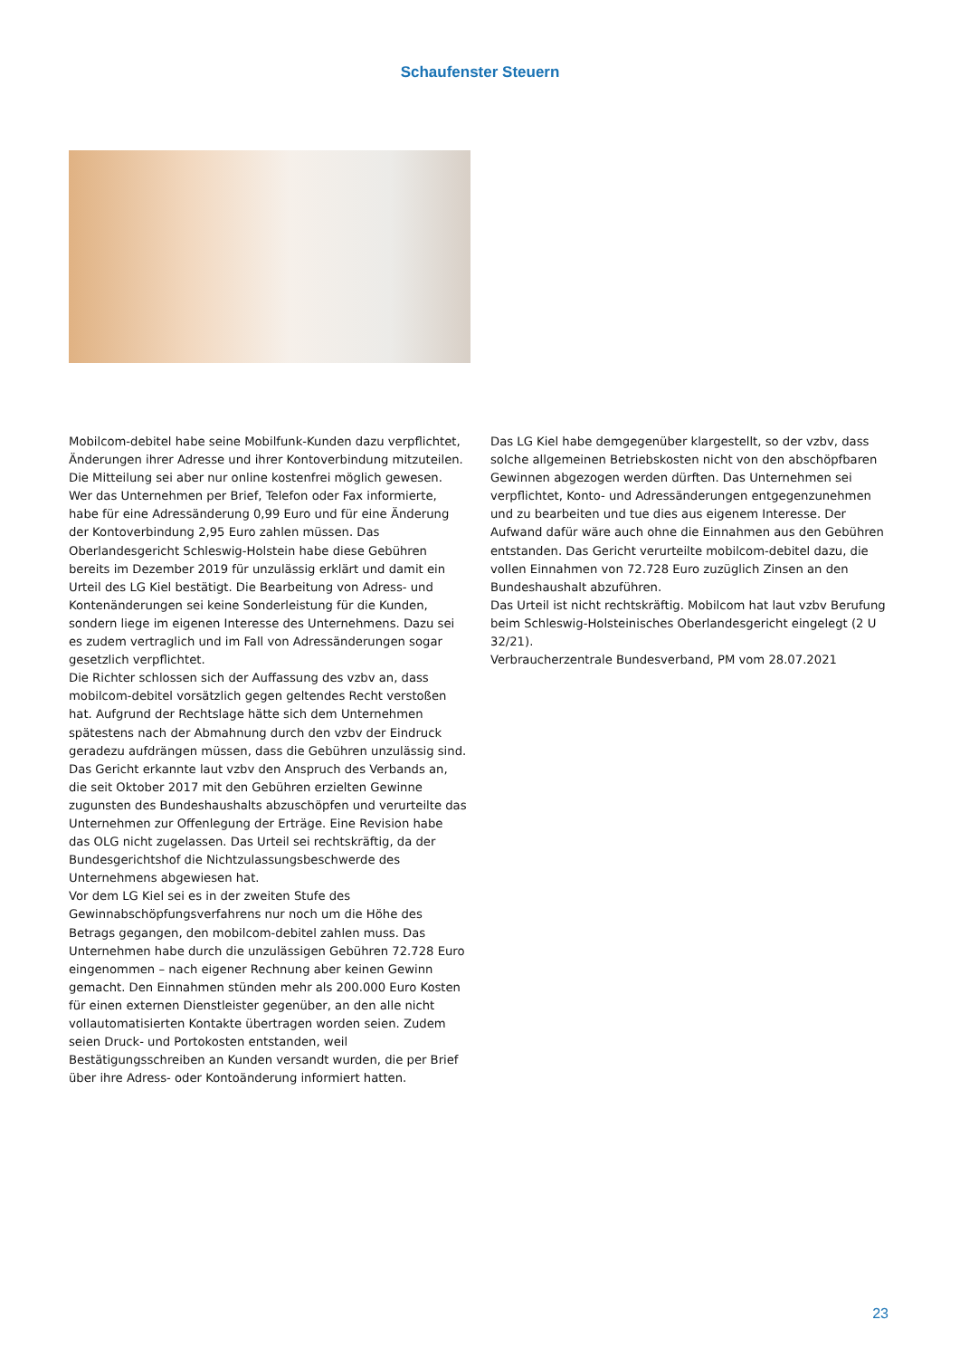Schaufenster Steuern
Mobilcom-debitel habe seine Mobilfunk-Kunden dazu verpflichtet, Änderungen ihrer Adresse und ihrer Kontoverbindung mitzuteilen. Die Mitteilung sei aber nur online kostenfrei möglich gewesen. Wer das Unternehmen per Brief, Telefon oder Fax informierte, habe für eine Adressänderung 0,99 Euro und für eine Änderung der Kontoverbindung 2,95 Euro zahlen müssen. Das Oberlandesgericht Schleswig-Holstein habe diese Gebühren bereits im Dezember 2019 für unzulässig erklärt und damit ein Urteil des LG Kiel bestätigt. Die Bearbeitung von Adress- und Kontenänderungen sei keine Sonderleistung für die Kunden, sondern liege im eigenen Interesse des Unternehmens. Dazu sei es zudem vertraglich und im Fall von Adressänderungen sogar gesetzlich verpflichtet.
Die Richter schlossen sich der Auffassung des vzbv an, dass mobilcom-debitel vorsätzlich gegen geltendes Recht verstoßen hat. Aufgrund der Rechtslage hätte sich dem Unternehmen spätestens nach der Abmahnung durch den vzbv der Eindruck geradezu aufdrängen müssen, dass die Gebühren unzulässig sind. Das Gericht erkannte laut vzbv den Anspruch des Verbands an, die seit Oktober 2017 mit den Gebühren erzielten Gewinne zugunsten des Bundeshaushalts abzuschöpfen und verurteilte das Unternehmen zur Offenlegung der Erträge. Eine Revision habe das OLG nicht zugelassen. Das Urteil sei rechtskräftig, da der Bundesgerichtshof die Nichtzulassungsbeschwerde des Unternehmens abgewiesen hat.
Vor dem LG Kiel sei es in der zweiten Stufe des Gewinnabschöpfungsverfahrens nur noch um die Höhe des Betrags gegangen, den mobilcom-debitel zahlen muss. Das Unternehmen habe durch die unzulässigen Gebühren 72.728 Euro eingenommen – nach eigener Rechnung aber keinen Gewinn gemacht. Den Einnahmen stünden mehr als 200.000 Euro Kosten für einen externen Dienstleister gegenüber, an den alle nicht vollautomatisierten Kontakte übertragen worden seien. Zudem seien Druck- und Portokosten entstanden, weil Bestätigungsschreiben an Kunden versandt wurden, die per Brief über ihre Adress- oder Kontoänderung informiert hatten.
Das LG Kiel habe demgegenüber klargestellt, so der vzbv, dass solche allgemeinen Betriebskosten nicht von den abschöpfbaren Gewinnen abgezogen werden dürften. Das Unternehmen sei verpflichtet, Konto- und Adressänderungen entgegenzunehmen und zu bearbeiten und tue dies aus eigenem Interesse. Der Aufwand dafür wäre auch ohne die Einnahmen aus den Gebühren entstanden. Das Gericht verurteilte mobilcom-debitel dazu, die vollen Einnahmen von 72.728 Euro zuzüglich Zinsen an den Bundeshaushalt abzuführen.
Das Urteil ist nicht rechtskräftig. Mobilcom hat laut vzbv Berufung beim Schleswig-Holsteinisches Oberlandesgericht eingelegt (2 U 32/21).
Verbraucherzentrale Bundesverband, PM vom 28.07.2021
23